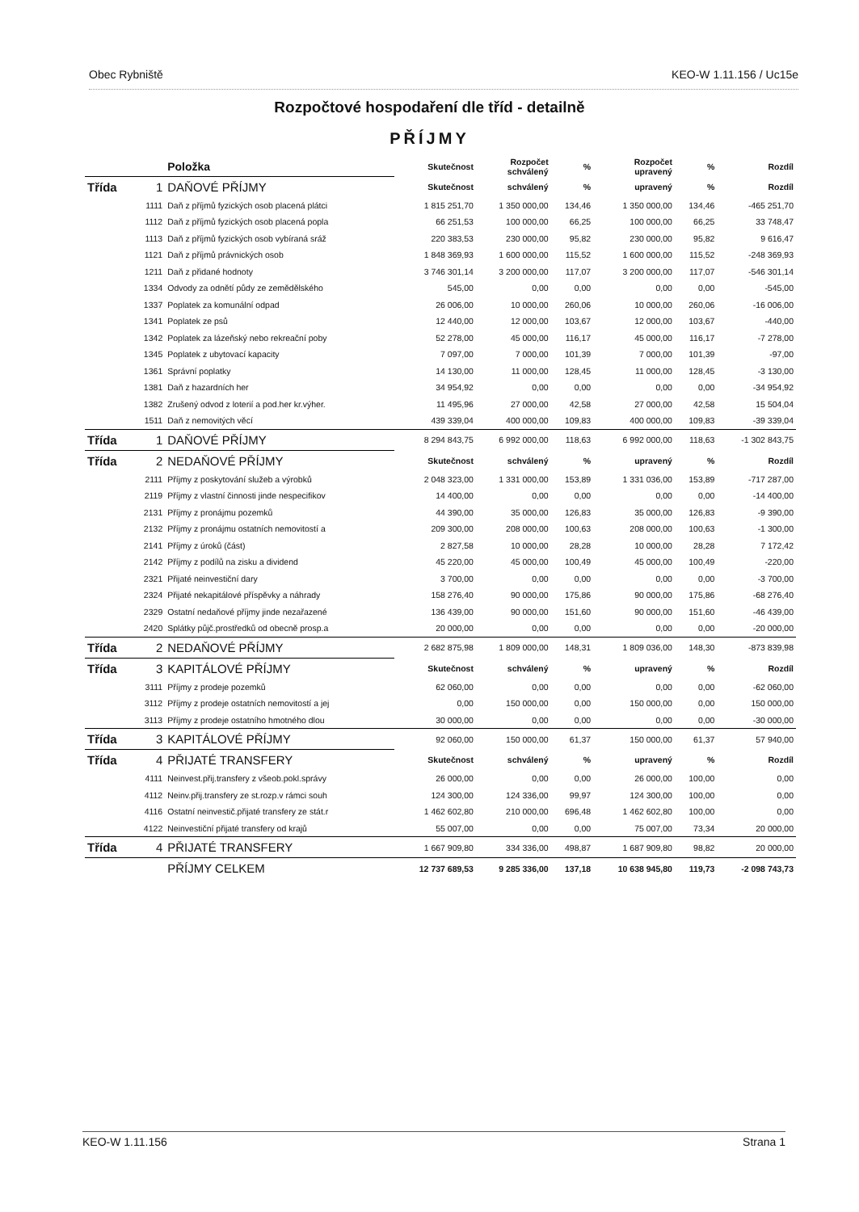Obec Rybniště KEO-W 1.11.156 / Uc15e
Rozpočtové hospodaření dle tříd - detailně
PŘÍJMY
| | | Položka | Skutečnost | Rozpočet schválený | % | Rozpočet upravený | % | Rozdíl |
| --- | --- | --- | --- | --- | --- | --- | --- | --- |
| Třída | 1 | DAŇOVÉ PŘÍJMY | Skutečnost | schválený | % | upravený | % | Rozdíl |
| | 1111 | Daň z příjmů fyzických osob placená plátci | 1 815 251,70 | 1 350 000,00 | 134,46 | 1 350 000,00 | 134,46 | -465 251,70 |
| | 1112 | Daň z příjmů fyzických osob placená popla | 66 251,53 | 100 000,00 | 66,25 | 100 000,00 | 66,25 | 33 748,47 |
| | 1113 | Daň z příjmů fyzických osob vybíraná sráž | 220 383,53 | 230 000,00 | 95,82 | 230 000,00 | 95,82 | 9 616,47 |
| | 1121 | Daň z příjmů právnických osob | 1 848 369,93 | 1 600 000,00 | 115,52 | 1 600 000,00 | 115,52 | -248 369,93 |
| | 1211 | Daň z přidané hodnoty | 3 746 301,14 | 3 200 000,00 | 117,07 | 3 200 000,00 | 117,07 | -546 301,14 |
| | 1334 | Odvody za odnětí půdy ze zemědělského | 545,00 | 0,00 | 0,00 | 0,00 | 0,00 | -545,00 |
| | 1337 | Poplatek za komunální odpad | 26 006,00 | 10 000,00 | 260,06 | 10 000,00 | 260,06 | -16 006,00 |
| | 1341 | Poplatek ze psů | 12 440,00 | 12 000,00 | 103,67 | 12 000,00 | 103,67 | -440,00 |
| | 1342 | Poplatek za lázeňský nebo rekreační poby | 52 278,00 | 45 000,00 | 116,17 | 45 000,00 | 116,17 | -7 278,00 |
| | 1345 | Poplatek z ubytovací kapacity | 7 097,00 | 7 000,00 | 101,39 | 7 000,00 | 101,39 | -97,00 |
| | 1361 | Správní poplatky | 14 130,00 | 11 000,00 | 128,45 | 11 000,00 | 128,45 | -3 130,00 |
| | 1381 | Daň z hazardních her | 34 954,92 | 0,00 | 0,00 | 0,00 | 0,00 | -34 954,92 |
| | 1382 | Zrušený odvod z loterií a pod.her kr.výher. | 11 495,96 | 27 000,00 | 42,58 | 27 000,00 | 42,58 | 15 504,04 |
| | 1511 | Daň z nemovitých věcí | 439 339,04 | 400 000,00 | 109,83 | 400 000,00 | 109,83 | -39 339,04 |
| Třída | 1 | DAŇOVÉ PŘÍJMY | 8 294 843,75 | 6 992 000,00 | 118,63 | 6 992 000,00 | 118,63 | -1 302 843,75 |
| Třída | 2 | NEDAŇOVÉ PŘÍJMY | Skutečnost | schválený | % | upravený | % | Rozdíl |
| | 2111 | Příjmy z poskytování služeb a výrobků | 2 048 323,00 | 1 331 000,00 | 153,89 | 1 331 036,00 | 153,89 | -717 287,00 |
| | 2119 | Příjmy z vlastní činnosti jinde nespecifikov | 14 400,00 | 0,00 | 0,00 | 0,00 | 0,00 | -14 400,00 |
| | 2131 | Příjmy z pronájmu pozemků | 44 390,00 | 35 000,00 | 126,83 | 35 000,00 | 126,83 | -9 390,00 |
| | 2132 | Příjmy z pronájmu ostatních nemovitostí a | 209 300,00 | 208 000,00 | 100,63 | 208 000,00 | 100,63 | -1 300,00 |
| | 2141 | Příjmy z úroků (část) | 2 827,58 | 10 000,00 | 28,28 | 10 000,00 | 28,28 | 7 172,42 |
| | 2142 | Příjmy z podílů na zisku a dividend | 45 220,00 | 45 000,00 | 100,49 | 45 000,00 | 100,49 | -220,00 |
| | 2321 | Přijaté neinvestiční dary | 3 700,00 | 0,00 | 0,00 | 0,00 | 0,00 | -3 700,00 |
| | 2324 | Přijaté nekapitálové příspěvky a náhrady | 158 276,40 | 90 000,00 | 175,86 | 90 000,00 | 175,86 | -68 276,40 |
| | 2329 | Ostatní nedaňové příjmy jinde nezařazené | 136 439,00 | 90 000,00 | 151,60 | 90 000,00 | 151,60 | -46 439,00 |
| | 2420 | Splátky půjč.prostředků od obecně prosp.a | 20 000,00 | 0,00 | 0,00 | 0,00 | 0,00 | -20 000,00 |
| Třída | 2 | NEDAŇOVÉ PŘÍJMY | 2 682 875,98 | 1 809 000,00 | 148,31 | 1 809 036,00 | 148,30 | -873 839,98 |
| Třída | 3 | KAPITÁLOVÉ PŘÍJMY | Skutečnost | schválený | % | upravený | % | Rozdíl |
| | 3111 | Příjmy z prodeje pozemků | 62 060,00 | 0,00 | 0,00 | 0,00 | 0,00 | -62 060,00 |
| | 3112 | Příjmy z prodeje ostatních nemovitostí a jej | 0,00 | 150 000,00 | 0,00 | 150 000,00 | 0,00 | 150 000,00 |
| | 3113 | Příjmy z prodeje ostatního hmotného dlou | 30 000,00 | 0,00 | 0,00 | 0,00 | 0,00 | -30 000,00 |
| Třída | 3 | KAPITÁLOVÉ PŘÍJMY | 92 060,00 | 150 000,00 | 61,37 | 150 000,00 | 61,37 | 57 940,00 |
| Třída | 4 | PŘIJATÉ TRANSFERY | Skutečnost | schválený | % | upravený | % | Rozdíl |
| | 4111 | Neinvest.přij.transfery z všeob.pokl.správy | 26 000,00 | 0,00 | 0,00 | 26 000,00 | 100,00 | 0,00 |
| | 4112 | Neinv.přij.transfery ze st.rozp.v rámci souh | 124 300,00 | 124 336,00 | 99,97 | 124 300,00 | 100,00 | 0,00 |
| | 4116 | Ostatní neinvestič.přijaté transfery ze stát.r | 1 462 602,80 | 210 000,00 | 696,48 | 1 462 602,80 | 100,00 | 0,00 |
| | 4122 | Neinvestiční přijaté transfery od krajů | 55 007,00 | 0,00 | 0,00 | 75 007,00 | 73,34 | 20 000,00 |
| Třída | 4 | PŘIJATÉ TRANSFERY | 1 667 909,80 | 334 336,00 | 498,87 | 1 687 909,80 | 98,82 | 20 000,00 |
| | | PŘÍJMY CELKEM | 12 737 689,53 | 9 285 336,00 | 137,18 | 10 638 945,80 | 119,73 | -2 098 743,73 |
KEO-W 1.11.156 Strana 1